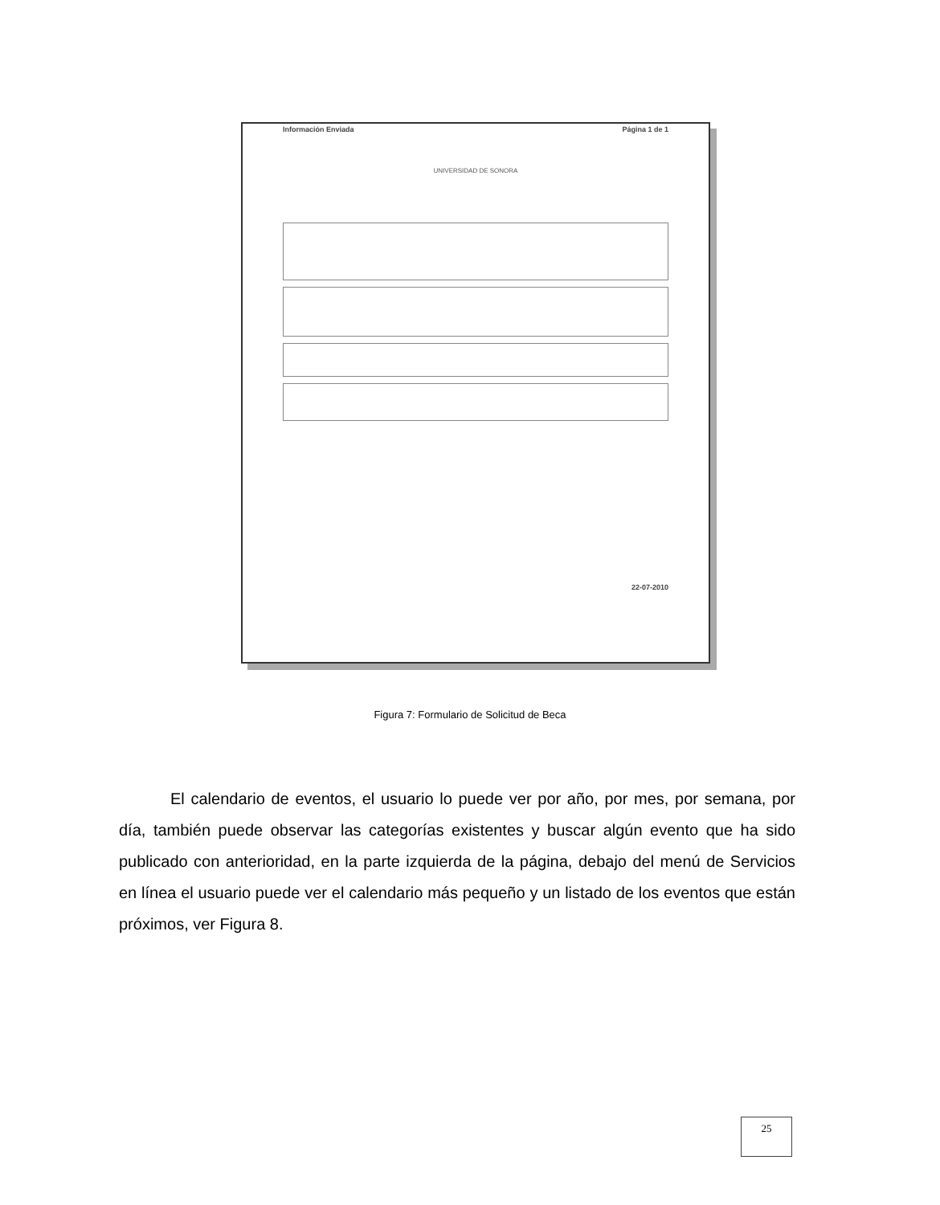Información Enviada Página 1 de 1
UNIVERSIDAD DE SONORA
22-07-2010
Figura 7: Formulario de Solicitud de Beca
El calendario de eventos, el usuario lo puede ver por año, por mes, por semana, por día, también puede observar las categorías existentes y buscar algún evento que ha sido publicado con anterioridad, en la parte izquierda de la página, debajo del menú de Servicios en línea el usuario puede ver el calendario más pequeño y un listado de los eventos que están próximos, ver Figura 8.
25